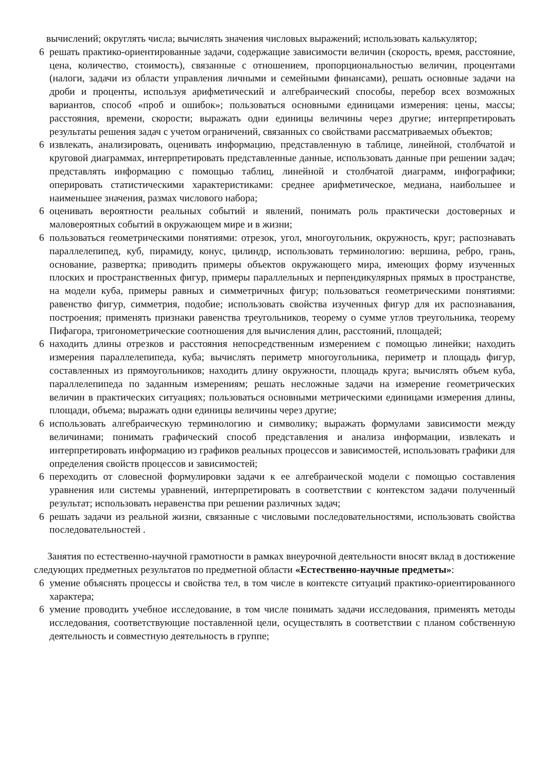вычислений; округлять числа; вычислять значения числовых выражений; использовать калькулятор;
6 решать практико-ориентированные задачи, содержащие зависимости величин (скорость, время, расстояние, цена, количество, стоимость), связанные с отношением, пропорциональностью величин, процентами (налоги, задачи из области управления личными и семейными финансами), решать основные задачи на дроби и проценты, используя арифметический и алгебраический способы, перебор всех возможных вариантов, способ «проб и ошибок»; пользоваться основными единицами измерения: цены, массы; расстояния, времени, скорости; выражать одни единицы величины через другие; интерпретировать результаты решения задач с учетом ограничений, связанных со свойствами рассматриваемых объектов;
6 извлекать, анализировать, оценивать информацию, представленную в таблице, линейной, столбчатой и круговой диаграммах, интерпретировать представленные данные, использовать данные при решении задач; представлять информацию с помощью таблиц, линейной и столбчатой диаграмм, инфографики; оперировать статистическими характеристиками: среднее арифметическое, медиана, наибольшее и наименьшее значения, размах числового набора;
6 оценивать вероятности реальных событий и явлений, понимать роль практически достоверных и маловероятных событий в окружающем мире и в жизни;
6 пользоваться геометрическими понятиями: отрезок, угол, многоугольник, окружность, круг; распознавать параллелепипед, куб, пирамиду, конус, цилиндр, использовать терминологию: вершина, ребро, грань, основание, развертка; приводить примеры объектов окружающего мира, имеющих форму изученных плоских и пространственных фигур, примеры параллельных и перпендикулярных прямых в пространстве, на модели куба, примеры равных и симметричных фигур; пользоваться геометрическими понятиями: равенство фигур, симметрия, подобие; использовать свойства изученных фигур для их распознавания, построения; применять признаки равенства треугольников, теорему о сумме углов треугольника, теорему Пифагора, тригонометрические соотношения для вычисления длин, расстояний, площадей;
6 находить длины отрезков и расстояния непосредственным измерением с помощью линейки; находить измерения параллелепипеда, куба; вычислять периметр многоугольника, периметр и площадь фигур, составленных из прямоугольников; находить длину окружности, площадь круга; вычислять объем куба, параллелепипеда по заданным измерениям; решать несложные задачи на измерение геометрических величин в практических ситуациях; пользоваться основными метрическими единицами измерения длины, площади, объема; выражать одни единицы величины через другие;
6 использовать алгебраическую терминологию и символику; выражать формулами зависимости между величинами; понимать графический способ представления и анализа информации, извлекать и интерпретировать информацию из графиков реальных процессов и зависимостей, использовать графики для определения свойств процессов и зависимостей;
6 переходить от словесной формулировки задачи к ее алгебраической модели с помощью составления уравнения или системы уравнений, интерпретировать в соответствии с контекстом задачи полученный результат; использовать неравенства при решении различных задач;
6 решать задачи из реальной жизни, связанные с числовыми последовательностями, использовать свойства последовательностей .
Занятия по естественно-научной грамотности в рамках внеурочной деятельности вносят вклад в достижение следующих предметных результатов по предметной области «Естественно-научные предметы»:
6 умение объяснять процессы и свойства тел, в том числе в контексте ситуаций практико-ориентированного характера;
6 умение проводить учебное исследование, в том числе понимать задачи исследования, применять методы исследования, соответствующие поставленной цели, осуществлять в соответствии с планом собственную деятельность и совместную деятельность в группе;